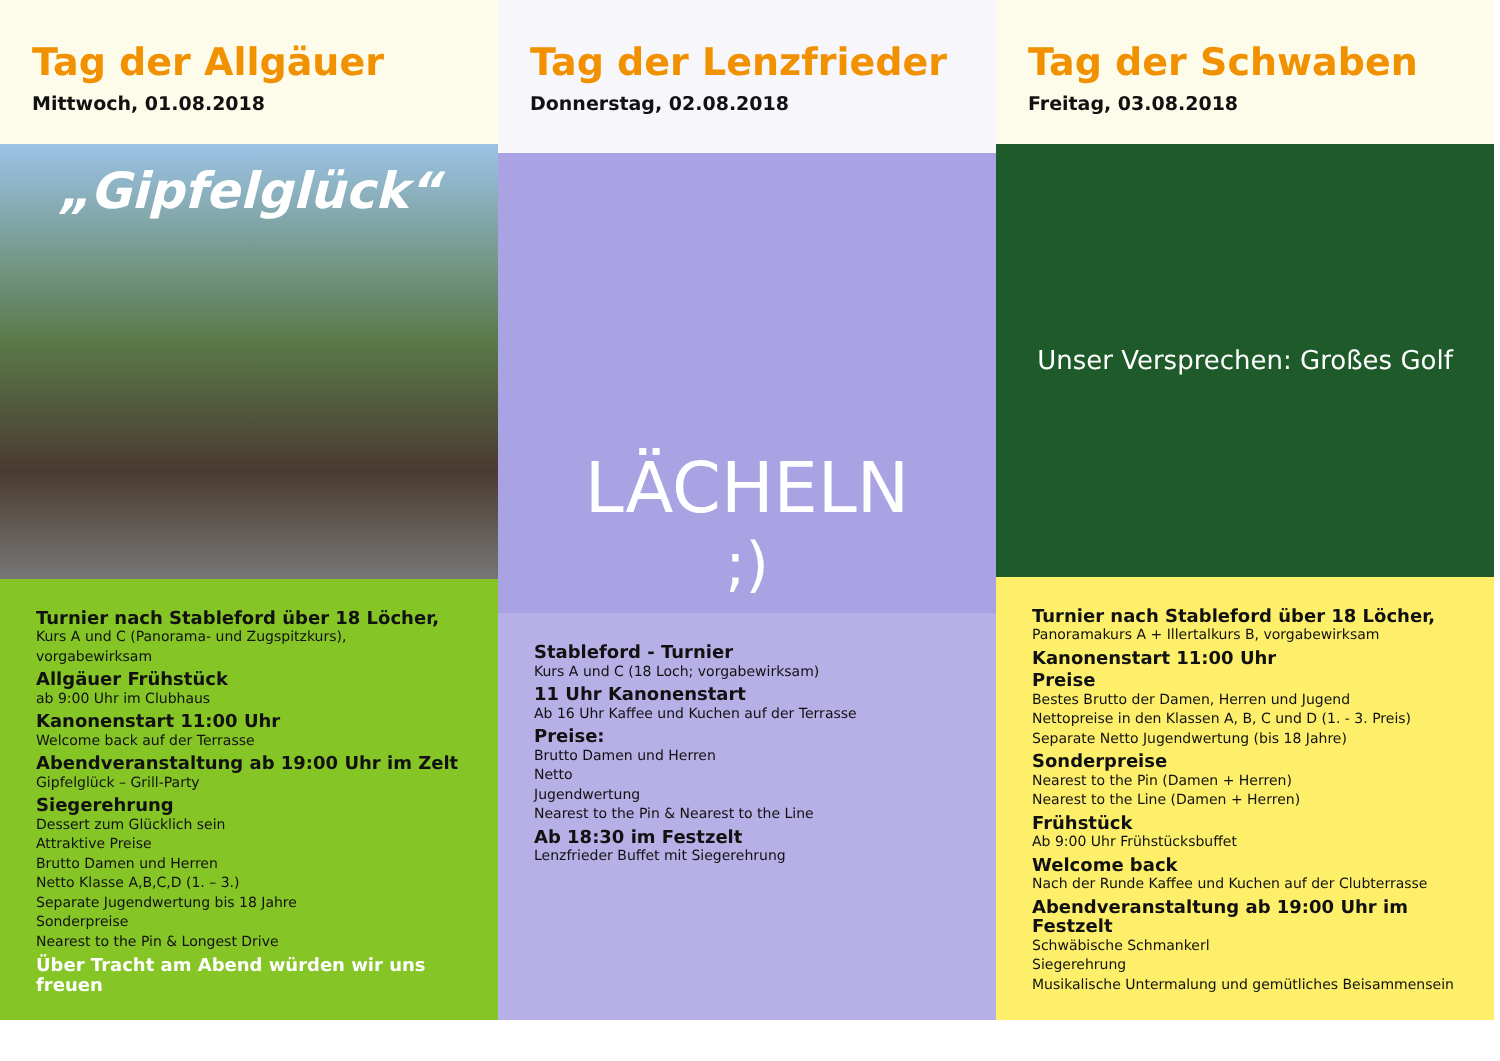Tag der Allgäuer
Mittwoch, 01.08.2018
„Gipfelglück“
Turnier nach Stableford über 18 Löcher,
Kurs A und C (Panorama- und Zugspitzkurs), vorgabewirksam
Allgäuer Frühstück
ab 9:00 Uhr im Clubhaus
Kanonenstart 11:00 Uhr
Welcome back auf der Terrasse
Abendveranstaltung ab 19:00 Uhr im Zelt
Gipfelglück – Grill-Party
Siegerehrung
Dessert zum Glücklich sein
Attraktive Preise
Brutto Damen und Herren
Netto Klasse A,B,C,D (1. – 3.)
Separate Jugendwertung bis 18 Jahre
Sonderpreise
Nearest to the Pin & Longest Drive
Über Tracht am Abend würden wir uns freuen
Tag der Lenzfrieder
Donnerstag, 02.08.2018
LÄCHELN
;)
Stableford - Turnier
Kurs A und C (18 Loch; vorgabewirksam)
11 Uhr Kanonenstart
Ab 16 Uhr Kaffee und Kuchen auf der Terrasse
Preise:
Brutto Damen und Herren
Netto
Jugendwertung
Nearest to the Pin & Nearest to the Line
Ab 18:30 im Festzelt
Lenzfrieder Buffet mit Siegerehrung
Tag der Schwaben
Freitag, 03.08.2018
Unser Versprechen: Großes Golf
Turnier nach Stableford über 18 Löcher,
Panoramakurs A + Illertalkurs B, vorgabewirksam
Kanonenstart 11:00 Uhr
Preise
Bestes Brutto der Damen, Herren und Jugend
Nettopreise in den Klassen A, B, C und D (1. - 3. Preis)
Separate Netto Jugendwertung (bis 18 Jahre)
Sonderpreise
Nearest to the Pin (Damen + Herren)
Nearest to the Line (Damen + Herren)
Frühstück
Ab 9:00 Uhr Frühstücksbuffet
Welcome back
Nach der Runde Kaffee und Kuchen auf der Clubterrasse
Abendveranstaltung ab 19:00 Uhr im Festzelt
Schwäbische Schmankerl
Siegerehrung
Musikalische Untermalung und gemütliches Beisammensein